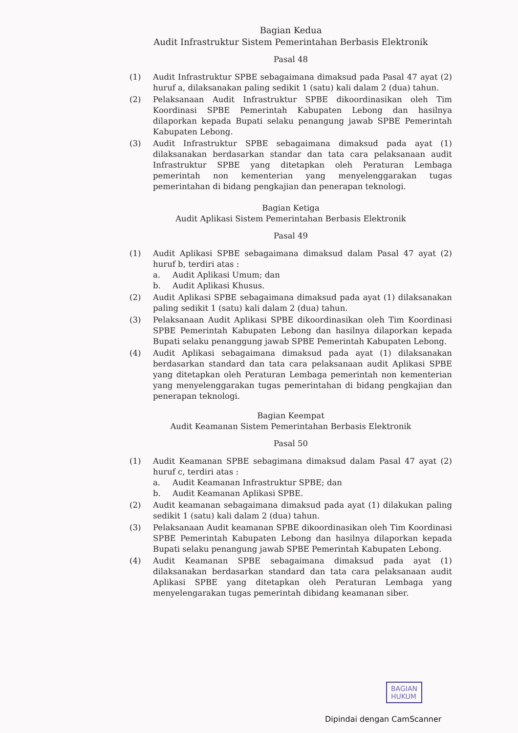Bagian Kedua
Audit Infrastruktur Sistem Pemerintahan Berbasis Elektronik
Pasal 48
(1) Audit Infrastruktur SPBE sebagaimana dimaksud pada Pasal 47 ayat (2) huruf a, dilaksanakan paling sedikit 1 (satu) kali dalam 2 (dua) tahun.
(2) Pelaksanaan Audit Infrastruktur SPBE dikoordinasikan oleh Tim Koordinasi SPBE Pemerintah Kabupaten Lebong dan hasilnya dilaporkan kepada Bupati selaku penangung jawab SPBE Pemerintah Kabupaten Lebong.
(3) Audit Infrastruktur SPBE sebagaimana dimaksud pada ayat (1) dilaksanakan berdasarkan standar dan tata cara pelaksanaan audit Infrastruktur SPBE yang ditetapkan oleh Peraturan Lembaga pemerintah non kementerian yang menyelenggarakan tugas pemerintahan di bidang pengkajian dan penerapan teknologi.
Bagian Ketiga
Audit Aplikasi Sistem Pemerintahan Berbasis Elektronik
Pasal 49
(1) Audit Aplikasi SPBE sebagaimana dimaksud dalam Pasal 47 ayat (2) huruf b, terdiri atas :
a. Audit Aplikasi Umum; dan
b. Audit Aplikasi Khusus.
(2) Audit Aplikasi SPBE sebagaimana dimaksud pada ayat (1) dilaksanakan paling sedikit 1 (satu) kali dalam 2 (dua) tahun.
(3) Pelaksanaan Audit Aplikasi SPBE dikoordinasikan oleh Tim Koordinasi SPBE Pemerintah Kabupaten Lebong dan hasilnya dilaporkan kepada Bupati selaku penanggung jawab SPBE Pemerintah Kabupaten Lebong.
(4) Audit Aplikasi sebagaimana dimaksud pada ayat (1) dilaksanakan berdasarkan standard dan tata cara pelaksanaan audit Aplikasi SPBE yang ditetapkan oleh Peraturan Lembaga pemerintah non kementerian yang menyelenggarakan tugas pemerintahan di bidang pengkajian dan penerapan teknologi.
Bagian Keempat
Audit Keamanan Sistem Pemerintahan Berbasis Elektronik
Pasal 50
(1) Audit Keamanan SPBE sebagimana dimaksud dalam Pasal 47 ayat (2) huruf c, terdiri atas :
a. Audit Keamanan Infrastruktur SPBE; dan
b. Audit Keamanan Aplikasi SPBE.
(2) Audit keamanan sebagaimana dimaksud pada ayat (1) dilakukan paling sedikit 1 (satu) kali dalam 2 (dua) tahun.
(3) Pelaksanaan Audit keamanan SPBE dikoordinasikan oleh Tim Koordinasi SPBE Pemerintah Kabupaten Lebong dan hasilnya dilaporkan kepada Bupati selaku penangung jawab SPBE Pemerintah Kabupaten Lebong.
(4) Audit Keamanan SPBE sebagaimana dimaksud pada ayat (1) dilaksanakan berdasarkan standard dan tata cara pelaksanaan audit Aplikasi SPBE yang ditetapkan oleh Peraturan Lembaga yang menyelengarakan tugas pemerintah dibidang keamanan siber.
BAGIAN
HUKUM
Dipindai dengan CamScanner